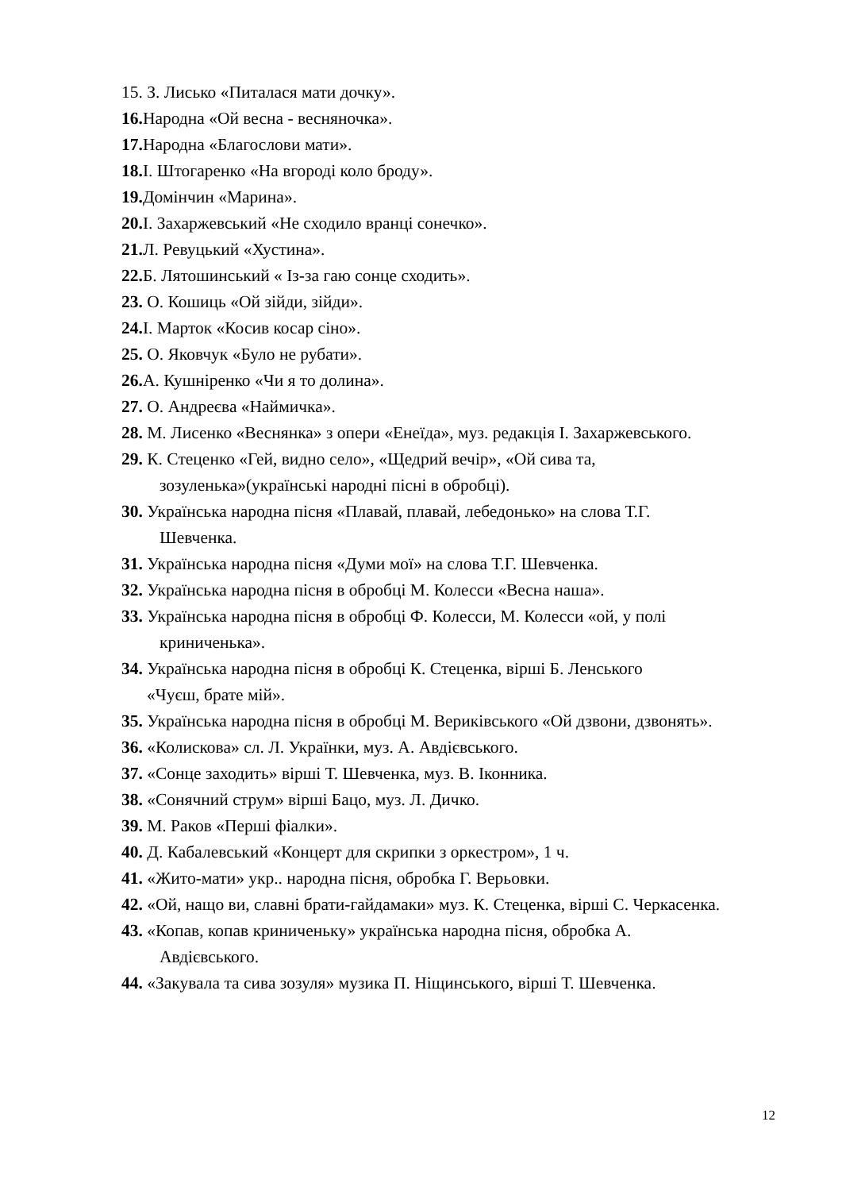15. З. Лисько «Питалася мати дочку».
16. Народна «Ой весна - весняночка».
17. Народна «Благослови мати».
18. І. Штогаренко «На вгороді коло броду».
19. Домінчин «Марина».
20. І. Захаржевський «Не сходило вранці сонечко».
21. Л. Ревуцький «Хустина».
22. Б. Лятошинський « Із-за гаю сонце сходить».
23. О. Кошиць «Ой зійди, зійди».
24. І. Марток «Косив косар сіно».
25. О. Яковчук «Було не рубати».
26. А. Кушніренко «Чи я то долина».
27. О. Андреєва «Наймичка».
28. М. Лисенко «Веснянка» з опери «Енеїда», муз. редакція І. Захаржевського.
29. К. Стеценко «Гей, видно село», «Щедрий вечір», «Ой сива та,
зозуленька»(українські народні пісні в обробці).
30. Українська народна пісня «Плавай, плавай, лебедонько» на слова Т.Г.
Шевченка.
31. Українська народна пісня «Думи мої» на слова Т.Г. Шевченка.
32. Українська народна пісня в обробці М. Колесси «Весна наша».
33. Українська народна пісня в обробці Ф. Колесси, М. Колесси «ой, у полі
криниченька».
34. Українська народна пісня в обробці К. Стеценка, вірші Б. Ленського
«Чуєш, брате мій».
35. Українська народна пісня в обробці М. Вериківського «Ой дзвони, дзвонять».
36. «Колискова» сл. Л. Українки, муз. А. Авдієвського.
37. «Сонце заходить» вірші Т. Шевченка, муз. В. Іконника.
38. «Сонячний струм» вірші Бацо, муз. Л. Дичко.
39. М. Раков «Перші фіалки».
40. Д. Кабалевський «Концерт для скрипки з оркестром», 1 ч.
41. «Жито-мати» укр.. народна пісня, обробка Г. Верьовки.
42. «Ой, нащо ви, славні брати-гайдамаки» муз. К. Стеценка, вірші С. Черкасенка.
43. «Копав, копав криниченьку» українська народна пісня, обробка А.
Авдієвського.
44. «Закувала та сива зозуля» музика П. Ніщинського, вірші Т. Шевченка.
12